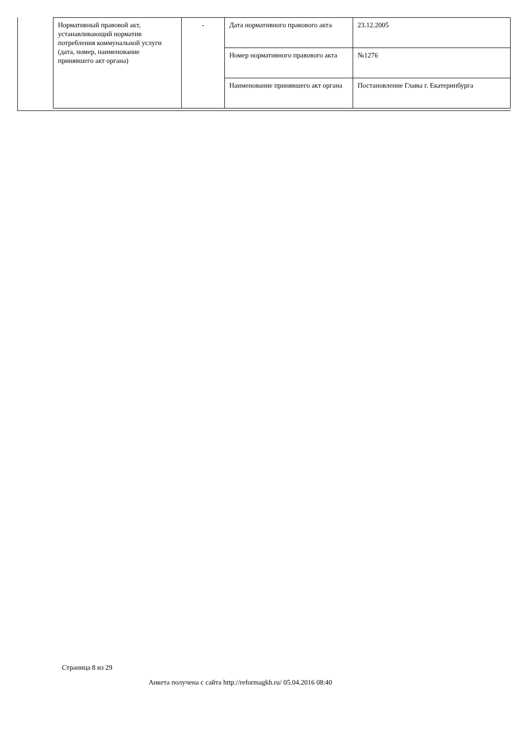| Нормативный правовой акт, устанавливающий норматив потребления коммунальной услуги (дата, номер, наименование принявшего акт органа) | - | Дата нормативного правового акта | 23.12.2005 |
| | | Номер нормативного правового акта | №1276 |
| | | Наименование принявшего акт органа | Постановление Главы г. Екатеринбурга |
Страница 8 из 29
Анкета получена с сайта http://reformagkh.ru/ 05.04.2016 08:40